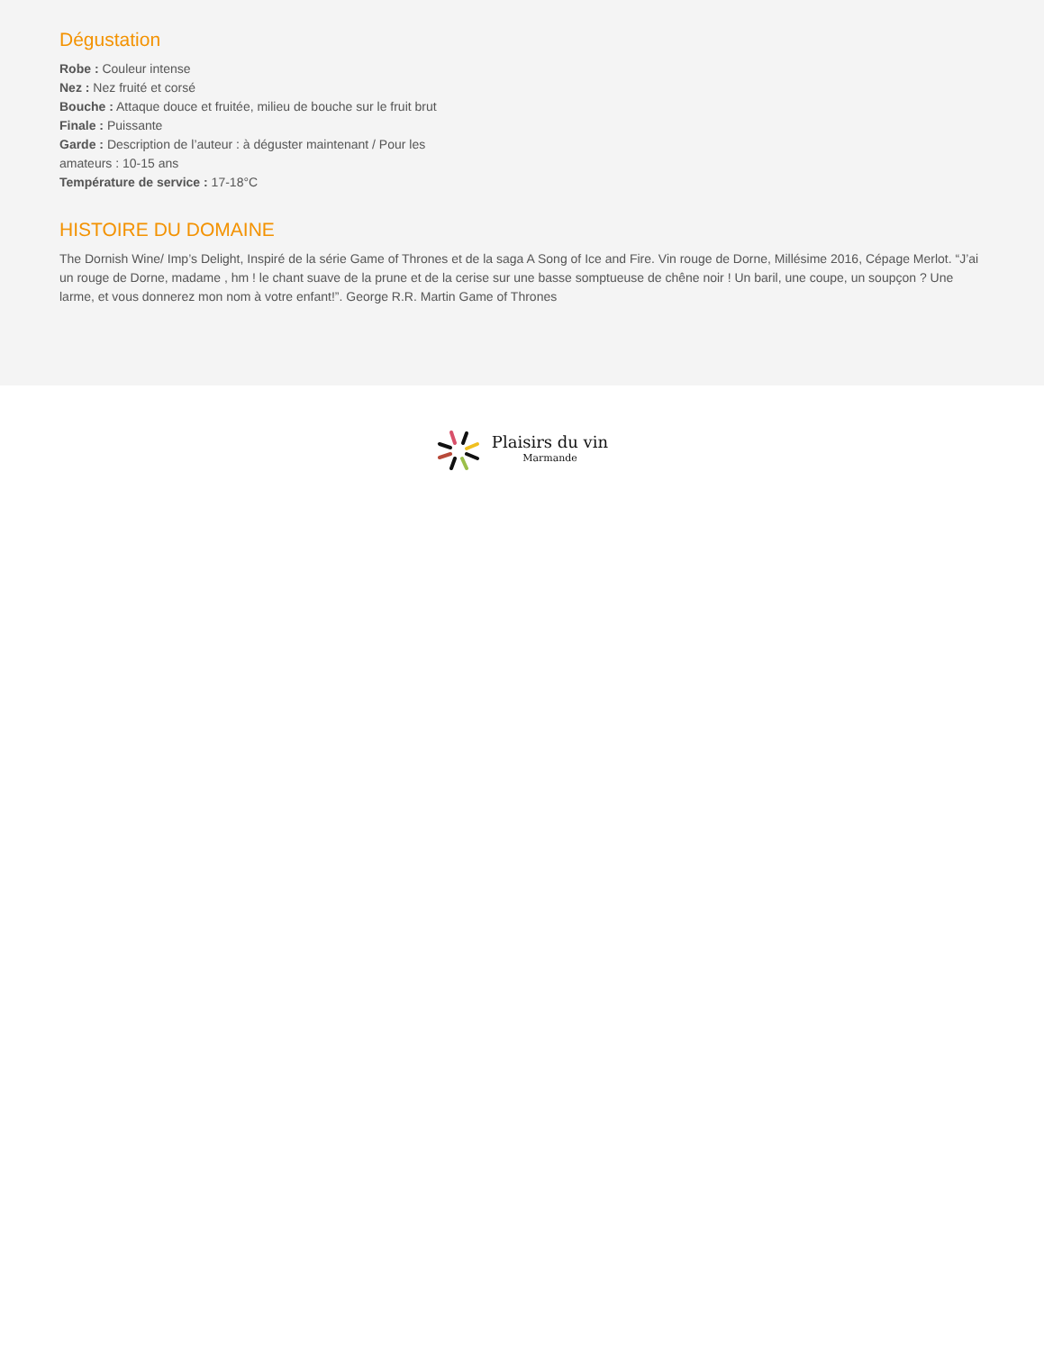Dégustation
Robe : Couleur intense
Nez : Nez fruité et corsé
Bouche : Attaque douce et fruitée, milieu de bouche sur le fruit brut
Finale : Puissante
Garde : Description de l’auteur : à déguster maintenant / Pour les amateurs : 10-15 ans
Température de service : 17-18°C
HISTOIRE DU DOMAINE
The Dornish Wine/ Imp’s Delight, Inspiré de la série Game of Thrones et de la saga A Song of Ice and Fire. Vin rouge de Dorne, Millésime 2016, Cépage Merlot. “J’ai un rouge de Dorne, madame , hm ! le chant suave de la prune et de la cerise sur une basse somptueuse de chêne noir ! Un baril, une coupe, un soupçon ? Une larme, et vous donnerez mon nom à votre enfant!”. George R.R. Martin Game of Thrones
Plaisirs du vin
Marmande